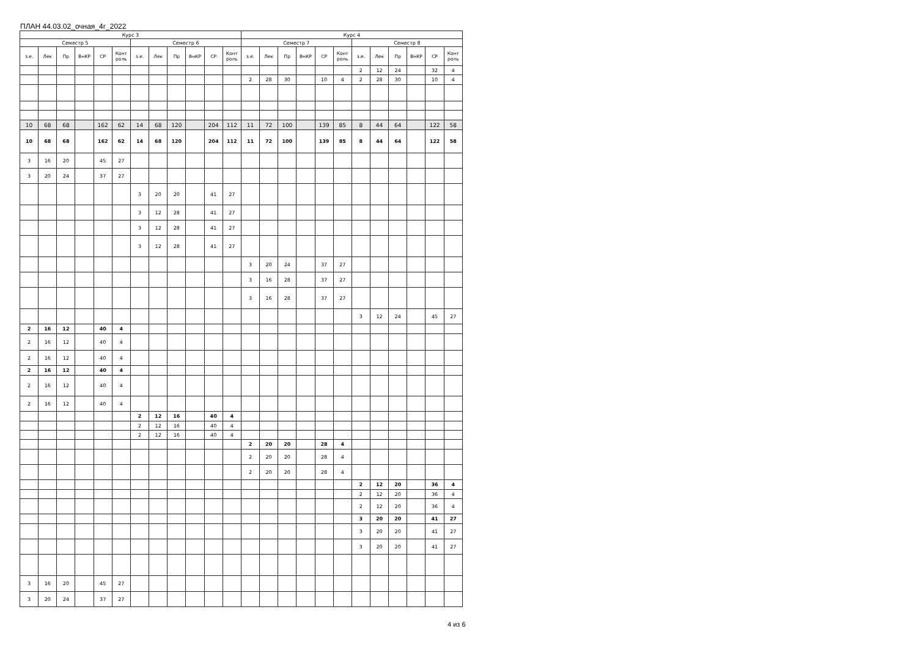ПЛАН 44.03.02_очная_4г_2022
| Курс 3 | | | | | | | | | | | | Курс 4 | | | | | | | | | | | |
| --- | --- | --- | --- | --- | --- | --- | --- | --- | --- | --- | --- | --- | --- | --- | --- | --- | --- | --- | --- | --- | --- | --- | --- |
| Семестр 5 | | | | | | Семестр 6 | | | | | | Семестр 7 | | | | | | Семестр 8 | | | | | |
| з.е. | Лек | Пр | ВнКР | СР | Конт роль | з.е. | Лек | Пр | ВнКР | СР | Конт роль | з.е. | Лек | Пр | ВнКР | СР | Конт роль | з.е. | Лек | Пр | ВнКР | СР | Конт роль |
| | | | | | | | | | | | | | | | | | | 2 | 12 | 24 | | 32 | 4 |
| | | | | | | | | | | | | 2 | 28 | 30 | | 10 | 4 | 2 | 28 | 30 | | 10 | 4 |
| 10 | 68 | 68 | | 162 | 62 | 14 | 68 | 120 | | 204 | 112 | 11 | 72 | 100 | | 139 | 85 | 8 | 44 | 64 | | 122 | 58 |
| 10 | 68 | 68 | | 162 | 62 | 14 | 68 | 120 | | 204 | 112 | 11 | 72 | 100 | | 139 | 85 | 8 | 44 | 64 | | 122 | 58 |
| 3 | 16 | 20 | | 45 | 27 | | | | | | | | | | | | | | | | | | |
| 3 | 20 | 24 | | 37 | 27 | | | | | | | | | | | | | | | | | | |
| | | | | | | 3 | 20 | 20 | | 41 | 27 | | | | | | | | | | | | |
| | | | | | | 3 | 12 | 28 | | 41 | 27 | | | | | | | | | | | | |
| | | | | | | 3 | 12 | 28 | | 41 | 27 | | | | | | | | | | | | |
| | | | | | | 3 | 12 | 28 | | 41 | 27 | | | | | | | | | | | | |
| | | | | | | | | | | | | 3 | 20 | 24 | | 37 | 27 | | | | | | |
| | | | | | | | | | | | | 3 | 16 | 28 | | 37 | 27 | | | | | | |
| | | | | | | | | | | | | 3 | 16 | 28 | | 37 | 27 | | | | | | |
| | | | | | | | | | | | | | | | | | | 3 | 12 | 24 | | 45 | 27 |
| 2 | 16 | 12 | | 40 | 4 | | | | | | | | | | | | | | | | | | |
| 2 | 16 | 12 | | 40 | 4 | | | | | | | | | | | | | | | | | | |
| 2 | 16 | 12 | | 40 | 4 | | | | | | | | | | | | | | | | | | |
| 2 | 16 | 12 | | 40 | 4 | | | | | | | | | | | | | | | | | | |
| 2 | 16 | 12 | | 40 | 4 | | | | | | | | | | | | | | | | | | |
| 2 | 16 | 12 | | 40 | 4 | | | | | | | | | | | | | | | | | | |
| | | | | | | 2 | 12 | 16 | | 40 | 4 | | | | | | | | | | | | |
| | | | | | | 2 | 12 | 16 | | 40 | 4 | | | | | | | | | | | | |
| | | | | | | 2 | 12 | 16 | | 40 | 4 | | | | | | | | | | | | |
| | | | | | | | | | | | | 2 | 20 | 20 | | 28 | 4 | | | | | | |
| | | | | | | | | | | | | 2 | 20 | 20 | | 28 | 4 | | | | | | |
| | | | | | | | | | | | | 2 | 20 | 20 | | 28 | 4 | | | | | | |
| | | | | | | | | | | | | | | | | | | 2 | 12 | 20 | | 36 | 4 |
| | | | | | | | | | | | | | | | | | | 2 | 12 | 20 | | 36 | 4 |
| | | | | | | | | | | | | | | | | | | 2 | 12 | 20 | | 36 | 4 |
| | | | | | | | | | | | | | | | | | | 3 | 20 | 20 | | 41 | 27 |
| | | | | | | | | | | | | | | | | | | 3 | 20 | 20 | | 41 | 27 |
| | | | | | | | | | | | | | | | | | | 3 | 20 | 20 | | 41 | 27 |
| 3 | 16 | 20 | | 45 | 27 | | | | | | | | | | | | | | | | | | |
| 3 | 20 | 24 | | 37 | 27 | | | | | | | | | | | | | | | | | | |
4 из 6